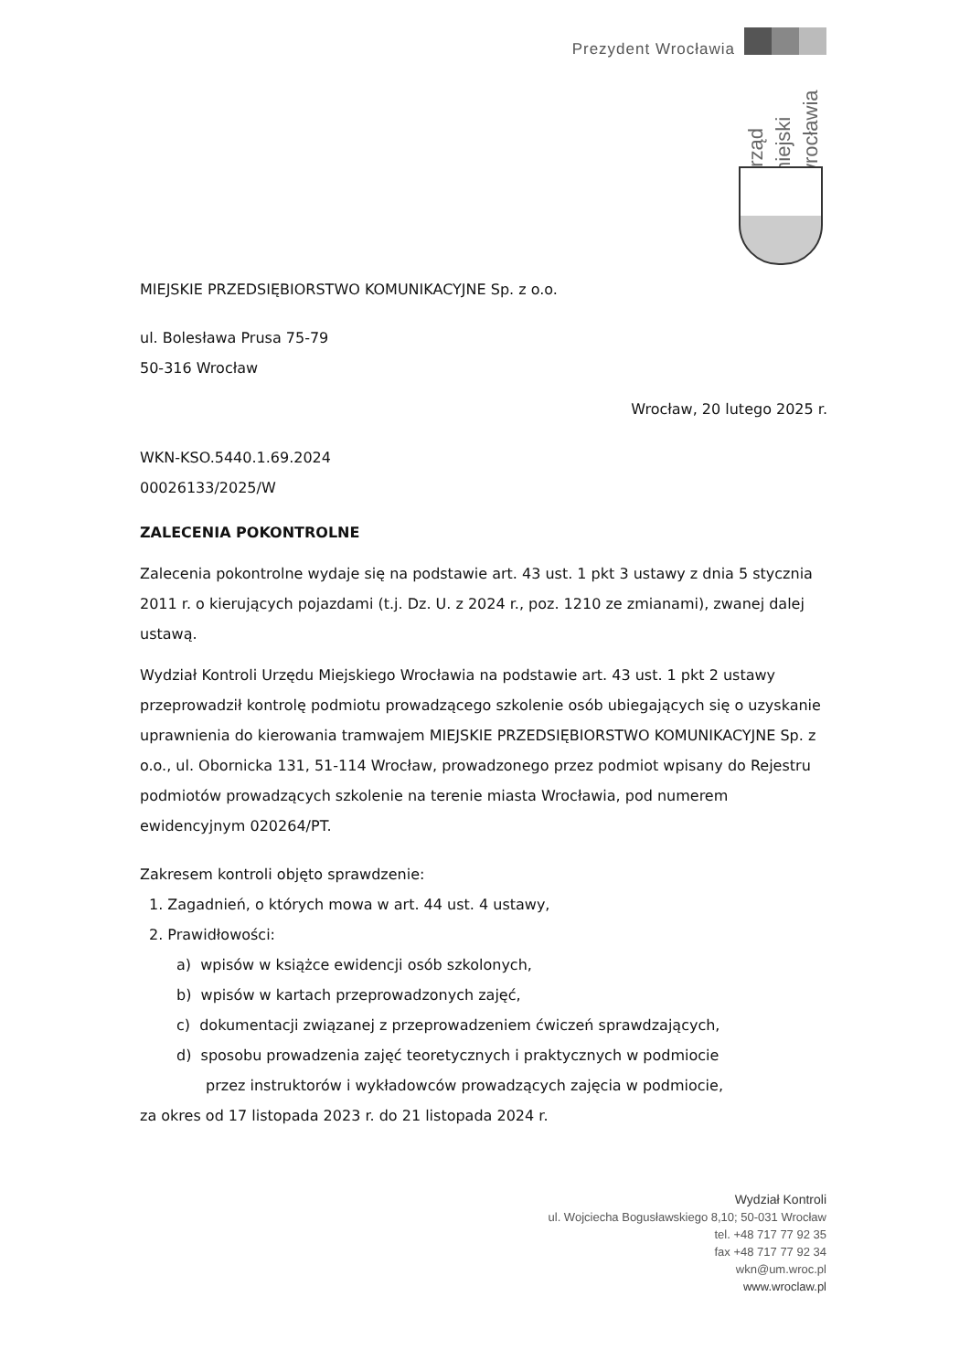Prezydent Wrocławia
urząd
miejski
wrocławia
MIEJSKIE PRZEDSIĘBIORSTWO KOMUNIKACYJNE Sp. z o.o.
ul. Bolesława Prusa 75-79
50-316 Wrocław
Wrocław, 20 lutego 2025 r.
WKN-KSO.5440.1.69.2024
00026133/2025/W
ZALECENIA POKONTROLNE
Zalecenia pokontrolne wydaje się na podstawie art. 43 ust. 1 pkt 3 ustawy z dnia 5 stycznia 2011 r. o kierujących pojazdami (t.j. Dz. U. z 2024 r., poz. 1210 ze zmianami), zwanej dalej ustawą.
Wydział Kontroli Urzędu Miejskiego Wrocławia na podstawie art. 43 ust. 1 pkt 2 ustawy przeprowadził kontrolę podmiotu prowadzącego szkolenie osób ubiegających się o uzyskanie uprawnienia do kierowania tramwajem MIEJSKIE PRZEDSIĘBIORSTWO KOMUNIKACYJNE Sp. z o.o., ul. Obornicka 131, 51-114 Wrocław, prowadzonego przez podmiot wpisany do Rejestru podmiotów prowadzących szkolenie na terenie miasta Wrocławia, pod numerem ewidencyjnym 020264/PT.
Zakresem kontroli objęto sprawdzenie:
1. Zagadnień, o których mowa w art. 44 ust. 4 ustawy,
2. Prawidłowości:
a) wpisów w książce ewidencji osób szkolonych,
b) wpisów w kartach przeprowadzonych zajęć,
c) dokumentacji związanej z przeprowadzeniem ćwiczeń sprawdzających,
d) sposobu prowadzenia zajęć teoretycznych i praktycznych w podmiocie
przez instruktorów i wykładowców prowadzących zajęcia w podmiocie,
za okres od 17 listopada 2023 r. do 21 listopada 2024 r.
Wydział Kontroli
ul. Wojciecha Bogusławskiego 8,10; 50-031 Wrocław
tel. +48 717 77 92 35
fax +48 717 77 92 34
wkn@um.wroc.pl
www.wroclaw.pl